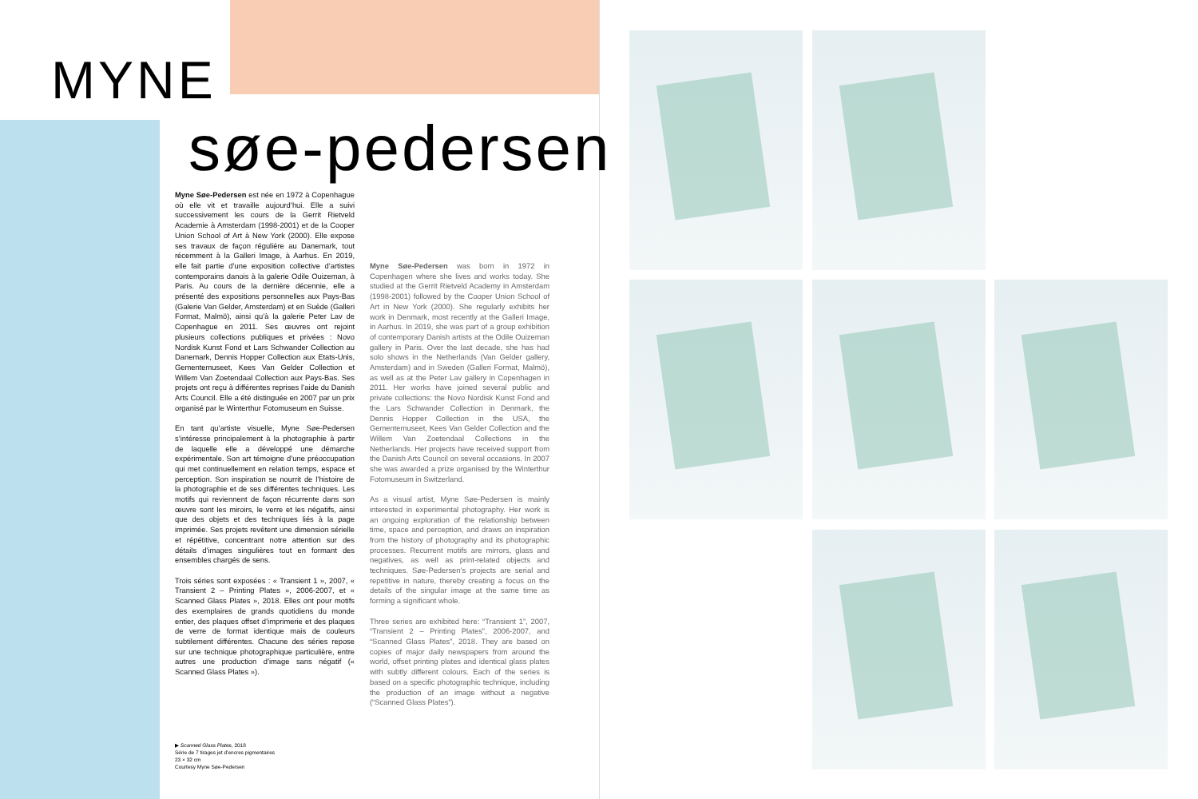MYNE
søe-pedersen
Myne Søe-Pedersen est née en 1972 à Copenhague où elle vit et travaille aujourd’hui. Elle a suivi successivement les cours de la Gerrit Rietveld Academie à Amsterdam (1998-2001) et de la Cooper Union School of Art à New York (2000). Elle expose ses travaux de façon régulière au Danemark, tout récemment à la Galleri Image, à Aarhus. En 2019, elle fait partie d’une exposition collective d’artistes contemporains danois à la galerie Odile Ouizeman, à Paris. Au cours de la dernière décennie, elle a présenté des expositions personnelles aux Pays-Bas (Galerie Van Gelder, Amsterdam) et en Suède (Galleri Format, Malmö), ainsi qu’à la galerie Peter Lav de Copenhague en 2011. Ses œuvres ont rejoint plusieurs collections publiques et privées : Novo Nordisk Kunst Fond et Lars Schwander Collection au Danemark, Dennis Hopper Collection aux Etats-Unis, Gementemuseet, Kees Van Gelder Collection et Willem Van Zoetendaal Collection aux Pays-Bas. Ses projets ont reçu à différentes reprises l’aide du Danish Arts Council. Elle a été distinguée en 2007 par un prix organisé par le Winterthur Fotomuseum en Suisse.
En tant qu’artiste visuelle, Myne Søe-Pedersen s’intéresse principalement à la photographie à partir de laquelle elle a développé une démarche expérimentale. Son art témoigne d’une préoccupation qui met continuellement en relation temps, espace et perception. Son inspiration se nourrit de l’histoire de la photographie et de ses différentes techniques. Les motifs qui reviennent de façon récurrente dans son œuvre sont les miroirs, le verre et les négatifs, ainsi que des objets et des techniques liés à la page imprimée. Ses projets revêtent une dimension sérielle et répétitive, concentrant notre attention sur des détails d’images singulières tout en formant des ensembles chargés de sens.
Trois séries sont exposées : « Transient 1 », 2007, « Transient 2 – Printing Plates », 2006-2007, et « Scanned Glass Plates », 2018. Elles ont pour motifs des exemplaires de grands quotidiens du monde entier, des plaques offset d’imprimerie et des plaques de verre de format identique mais de couleurs subtilement différentes. Chacune des séries repose sur une technique photographique particulière, entre autres une production d’image sans négatif (« Scanned Glass Plates »).
Myne Søe-Pedersen was born in 1972 in Copenhagen where she lives and works today. She studied at the Gerrit Rietveld Academy in Amsterdam (1998-2001) followed by the Cooper Union School of Art in New York (2000). She regularly exhibits her work in Denmark, most recently at the Galleri Image, in Aarhus. In 2019, she was part of a group exhibition of contemporary Danish artists at the Odile Ouizeman gallery in Paris. Over the last decade, she has had solo shows in the Netherlands (Van Gelder gallery, Amsterdam) and in Sweden (Galleri Format, Malmö), as well as at the Peter Lav gallery in Copenhagen in 2011. Her works have joined several public and private collections: the Novo Nordisk Kunst Fond and the Lars Schwander Collection in Denmark, the Dennis Hopper Collection in the USA, the Gementemuseet, Kees Van Gelder Collection and the Willem Van Zoetendaal Collections in the Netherlands. Her projects have received support from the Danish Arts Council on several occasions. In 2007 she was awarded a prize organised by the Winterthur Fotomuseum in Switzerland.
As a visual artist, Myne Søe-Pedersen is mainly interested in experimental photography. Her work is an ongoing exploration of the relationship between time, space and perception, and draws on inspiration from the history of photography and its photographic processes. Recurrent motifs are mirrors, glass and negatives, as well as print-related objects and techniques. Søe-Pedersen’s projects are serial and repetitive in nature, thereby creating a focus on the details of the singular image at the same time as forming a significant whole.
Three series are exhibited here: “Transient 1”, 2007, “Transient 2 – Printing Plates”, 2006-2007, and “Scanned Glass Plates”, 2018. They are based on copies of major daily newspapers from around the world, offset printing plates and identical glass plates with subtly different colours. Each of the series is based on a specific photographic technique, including the production of an image without a negative (“Scanned Glass Plates”).
▶ Scanned Glass Plates, 2018
Série de 7 tirages jet d’encres pigmentaires
23 × 32 cm
Courtesy Myne Søe-Pedersen